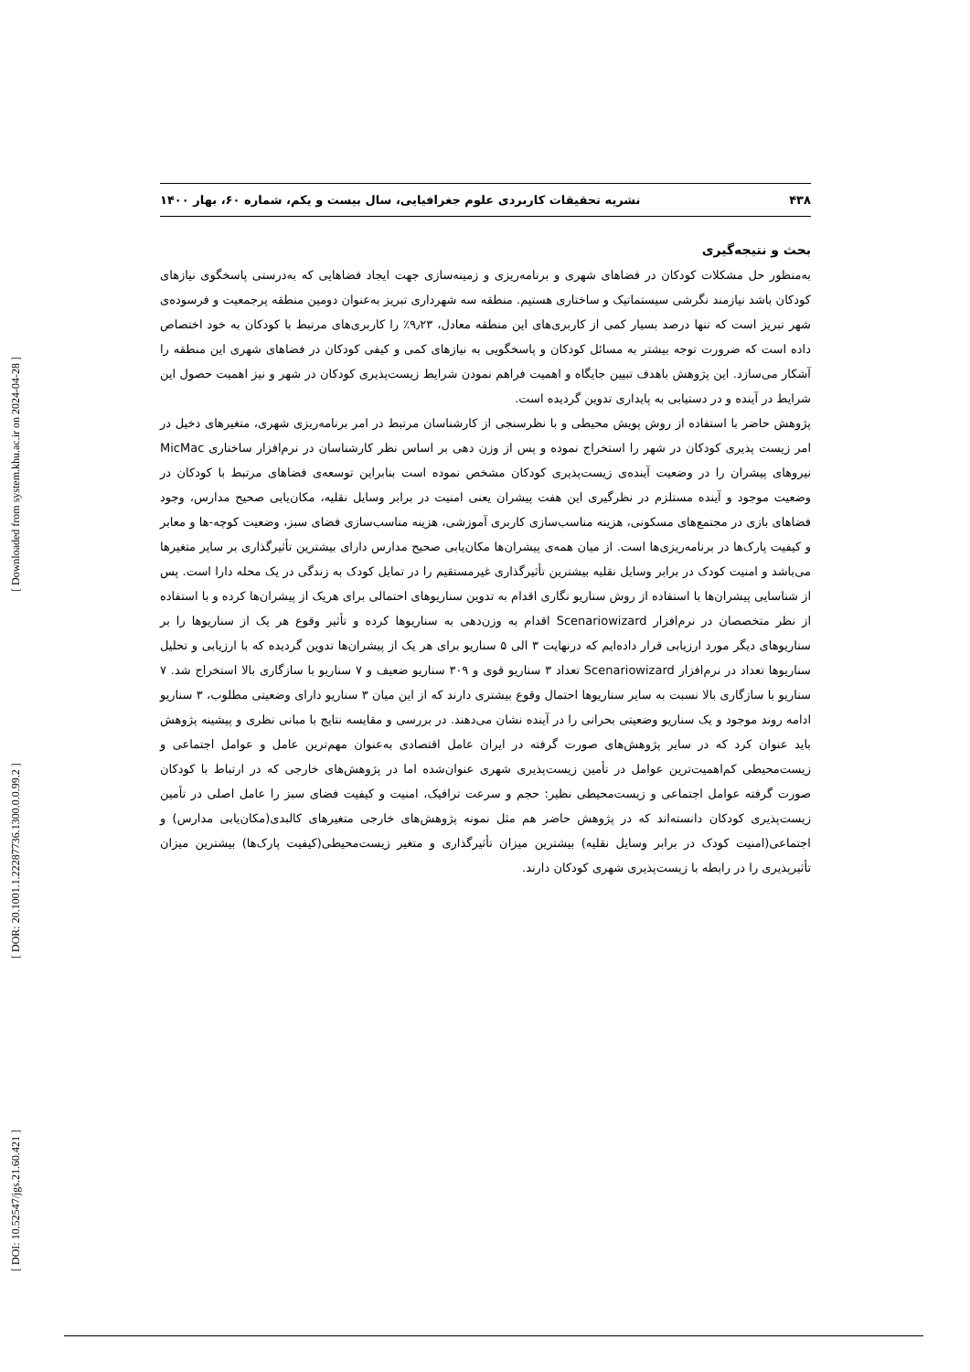[ DOI: 10.52547/jgs.21.60.421 ] [ DOR: 20.1001.1.22287736.1300.0.0.99.2 ] [ Downloaded from system.khu.ac.ir on 2024-04-28 ]
۴۳۸ نشریه تحقیقات کاربردی علوم جغرافیایی، سال بیست و یکم، شماره ۶۰، بهار ۱۴۰۰
بحث و نتیجه‌گیری
به‌منظور حل مشکلات کودکان در فضاهای شهری و برنامه‌ریزی و زمینه‌سازی جهت ایجاد فضاهایی که به‌درستی پاسخگوی نیازهای کودکان باشد نیازمند نگرشی سیستماتیک و ساختاری هستیم. منطقه سه شهرداری تبریز به‌عنوان دومین منطقه پرجمعیت و فرسوده‌ی شهر تبریز است که تنها درصد بسیار کمی از کاربری‌های این منطقه معادل، ۹٫۲۳٪ را کاربری‌های مرتبط با کودکان به خود اختصاص داده است که ضرورت توجه بیشتر به مسائل کودکان و پاسخگویی به نیازهای کمی و کیفی کودکان در فضاهای شهری این منطقه را آشکار می‌سازد. این پژوهش باهدف تبیین جایگاه و اهمیت فراهم نمودن شرایط زیست‌پذیری کودکان در شهر و نیز اهمیت حصول این شرایط در آینده و در دستیابی به پایداری تدوین گردیده است.
پژوهش حاضر با استفاده از روش پویش محیطی و با نظرسنجی از کارشناسان مرتبط در امر برنامه‌ریزی شهری، متغیرهای دخیل در امر زیست پذیری کودکان در شهر را استخراج نموده و پس از وزن دهی بر اساس نظر کارشناسان در نرم‌افزار ساختاری MicMac نیروهای پیشران را در وضعیت آینده‌ی زیست‌پذیری کودکان مشخص نموده است بنابراین توسعه‌ی فضاهای مرتبط با کودکان در وضعیت موجود و آینده مستلزم در نظرگیری این هفت پیشران یعنی امنیت در برابر وسایل نقلیه، مکان‌یابی صحیح مدارس، وجود فضاهای بازی در مجتمع‌های مسکونی، هزینه مناسب‌سازی کاربری آموزشی، هزینه مناسب‌سازی فضای سبز، وضعیت کوچه-ها و معابر و کیفیت پارک‌ها در برنامه‌ریزی‌ها است. از میان همه‌ی پیشران‌ها مکان‌یابی صحیح مدارس دارای بیشترین تأثیرگذاری بر سایر متغیرها می‌باشد و امنیت کودک در برابر وسایل نقلیه بیشترین تأثیرگذاری غیرمستقیم را در تمایل کودک به زندگی در یک محله دارا است. پس از شناسایی پیشران‌ها با استفاده از روش سناریو نگاری اقدام به تدوین سناریوهای احتمالی برای هریک از پیشران‌ها کرده و با استفاده از نظر متخصصان در نرم‌افزار Scenariowizard اقدام به وزن‌دهی به سناریوها کرده و تأثیر وقوع هر یک از سناریوها را بر سناریوهای دیگر مورد ارزیابی قرار داده‌ایم که درنهایت ۳ الی ۵ سناریو برای هر یک از پیشران‌ها تدوین گردیده که با ارزیابی و تحلیل سناریوها تعداد در نرم‌افزار Scenariowizard تعداد ۳ سناریو قوی و ۳۰۹ سناریو ضعیف و ۷ سناریو با سازگاری بالا استخراج شد. ۷ سناریو با سازگاری بالا نسبت به سایر سناریوها احتمال وقوع بیشتری دارند که از این میان ۳ سناریو دارای وضعیتی مطلوب، ۳ سناریو ادامه روند موجود و یک سناریو وضعیتی بحرانی را در آینده نشان می‌دهند. در بررسی و مقایسه نتایج با مبانی نظری و پیشینه پژوهش باید عنوان کرد که در سایر پژوهش‌های صورت گرفته در ایران عامل اقتصادی به‌عنوان مهم‌ترین عامل و عوامل اجتماعی و زیست‌محیطی کم‌اهمیت‌ترین عوامل در تأمین زیست‌پذیری شهری عنوان‌شده اما در پژوهش‌های خارجی که در ارتباط با کودکان صورت گرفته عوامل اجتماعی و زیست‌محیطی نظیر: حجم و سرعت ترافیک، امنیت و کیفیت فضای سبز را عامل اصلی در تأمین زیست‌پذیری کودکان دانسته‌اند که در پژوهش حاضر هم مثل نمونه پژوهش‌های خارجی متغیرهای کالبدی(مکان‌یابی مدارس) و اجتماعی(امنیت کودک در برابر وسایل نقلیه) بیشترین میزان تأثیرگذاری و متغیر زیست‌محیطی(کیفیت پارک‌ها) بیشترین میزان تأثیرپذیری را در رابطه با زیست‌پذیری شهری کودکان دارند.